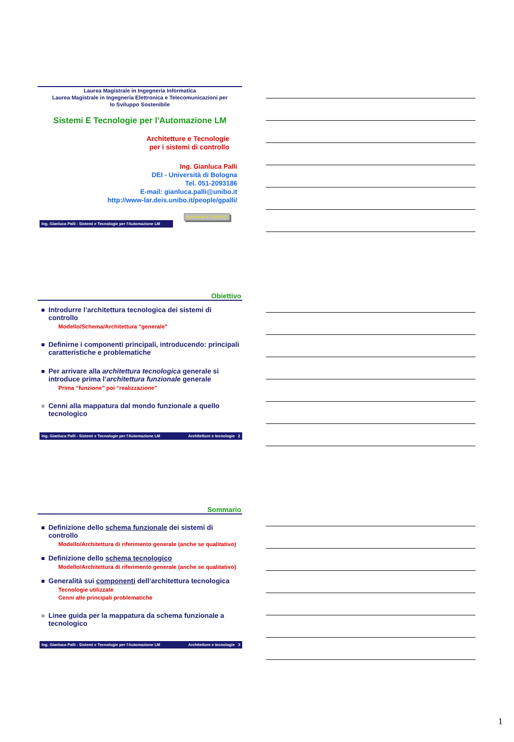Laurea Magistrale in Ingegneria Informatica
Laurea Magistrale in Ingegneria Elettronica e Telecomunicazioni per
lo Sviluppo Sostenibile
Sistemi E Tecnologie per l'Automazione LM
Architetture e Tecnologie
per i sistemi di controllo
Ing. Gianluca Palli
DEI - Università di Bologna
Tel. 051-2093186
E-mail: gianluca.palli@unibo.it
http://www-lar.deis.unibo.it/people/gpalli/
Ing. Gianluca Palli - Sistemi e Tecnologie per l'Automazione LM
Revisionato il 25/09/2015
Obiettivo
Introdurre l’architettura tecnologica dei sistemi di controllo
Modello/Schema/Architettura “generale”
Definirne i componenti principali, introducendo: principali caratteristiche e problematiche
Per arrivare alla architettura tecnologica generale si introduce prima l’architettura funzionale generale
Prima “funzione” poi “realizzazione”
Cenni alla mappatura dal mondo funzionale a quello tecnologico
Ing. Gianluca Palli - Sistemi e Tecnologie per l'Automazione LM Architetture e tecnologie 2
Sommario
Definizione dello schema funzionale dei sistemi di controllo
Modello/Architettura di riferimento generale (anche se qualitativo)
Definizione dello schema tecnologico
Modello/Architettura di riferimento generale (anche se qualitativo)
Generalità sui componenti dell’architettura tecnologica
Tecnologie utilizzate
Cenni alle principali problematiche
Linee guida per la mappatura da schema funzionale a tecnologico
Ing. Gianluca Palli - Sistemi e Tecnologie per l'Automazione LM Architetture e tecnologie 3
1